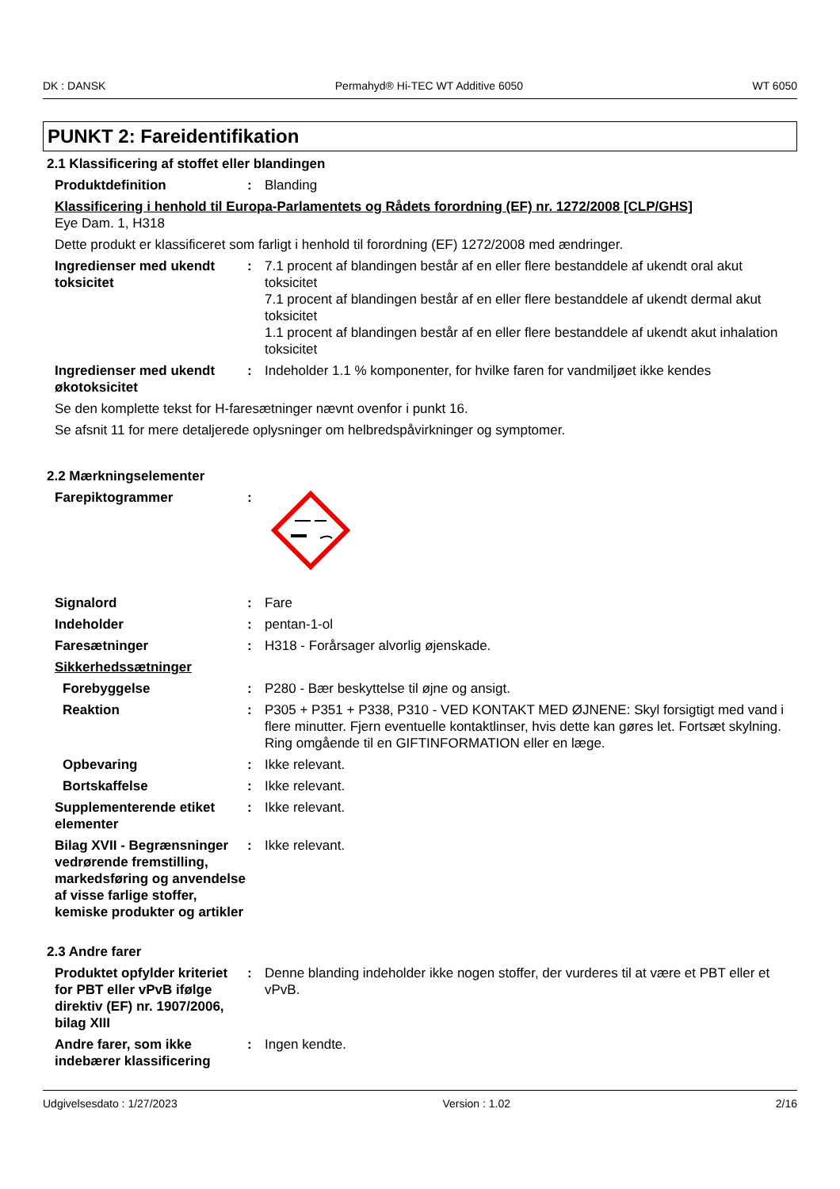DK : DANSK Permahyd® Hi-TEC WT Additive 6050 WT 6050
PUNKT 2: Fareidentifikation
2.1 Klassificering af stoffet eller blandingen
Produktdefinition : Blanding
Klassificering i henhold til Europa-Parlamentets og Rådets forordning (EF) nr. 1272/2008 [CLP/GHS]
Eye Dam. 1, H318
Dette produkt er klassificeret som farligt i henhold til forordning (EF) 1272/2008 med ændringer.
Ingredienser med ukendt toksicitet
: 7.1 procent af blandingen består af en eller flere bestanddele af ukendt oral akut toksicitet
7.1 procent af blandingen består af en eller flere bestanddele af ukendt dermal akut toksicitet
1.1 procent af blandingen består af en eller flere bestanddele af ukendt akut inhalation toksicitet
Ingredienser med ukendt økotoksicitet
: Indeholder 1.1 % komponenter, for hvilke faren for vandmiljøet ikke kendes
Se den komplette tekst for H-faresætninger nævnt ovenfor i punkt 16.
Se afsnit 11 for mere detaljerede oplysninger om helbredspåvirkninger og symptomer.
2.2 Mærkningselementer
Farepiktogrammer :
Signalord : Fare
Indeholder : pentan-1-ol
Faresætninger : H318 - Forårsager alvorlig øjenskade.
Sikkerhedssætninger
Forebyggelse : P280 - Bær beskyttelse til øjne og ansigt.
Reaktion : P305 + P351 + P338, P310 - VED KONTAKT MED ØJNENE: Skyl forsigtigt med vand i flere minutter. Fjern eventuelle kontaktlinser, hvis dette kan gøres let. Fortsæt skylning. Ring omgående til en GIFTINFORMATION eller en læge.
Opbevaring : Ikke relevant.
Bortskaffelse : Ikke relevant.
Supplementerende etiket elementer
: Ikke relevant.
Bilag XVII - Begrænsninger vedrørende fremstilling, markedsføring og anvendelse af visse farlige stoffer, kemiske produkter og artikler
: Ikke relevant.
2.3 Andre farer
Produktet opfylder kriteriet for PBT eller vPvB ifølge direktiv (EF) nr. 1907/2006, bilag XIII
: Denne blanding indeholder ikke nogen stoffer, der vurderes til at være et PBT eller et vPvB.
Andre farer, som ikke indebærer klassificering
: Ingen kendte.
Udgivelsesdato : 1/27/2023 Version : 1.02 2/16